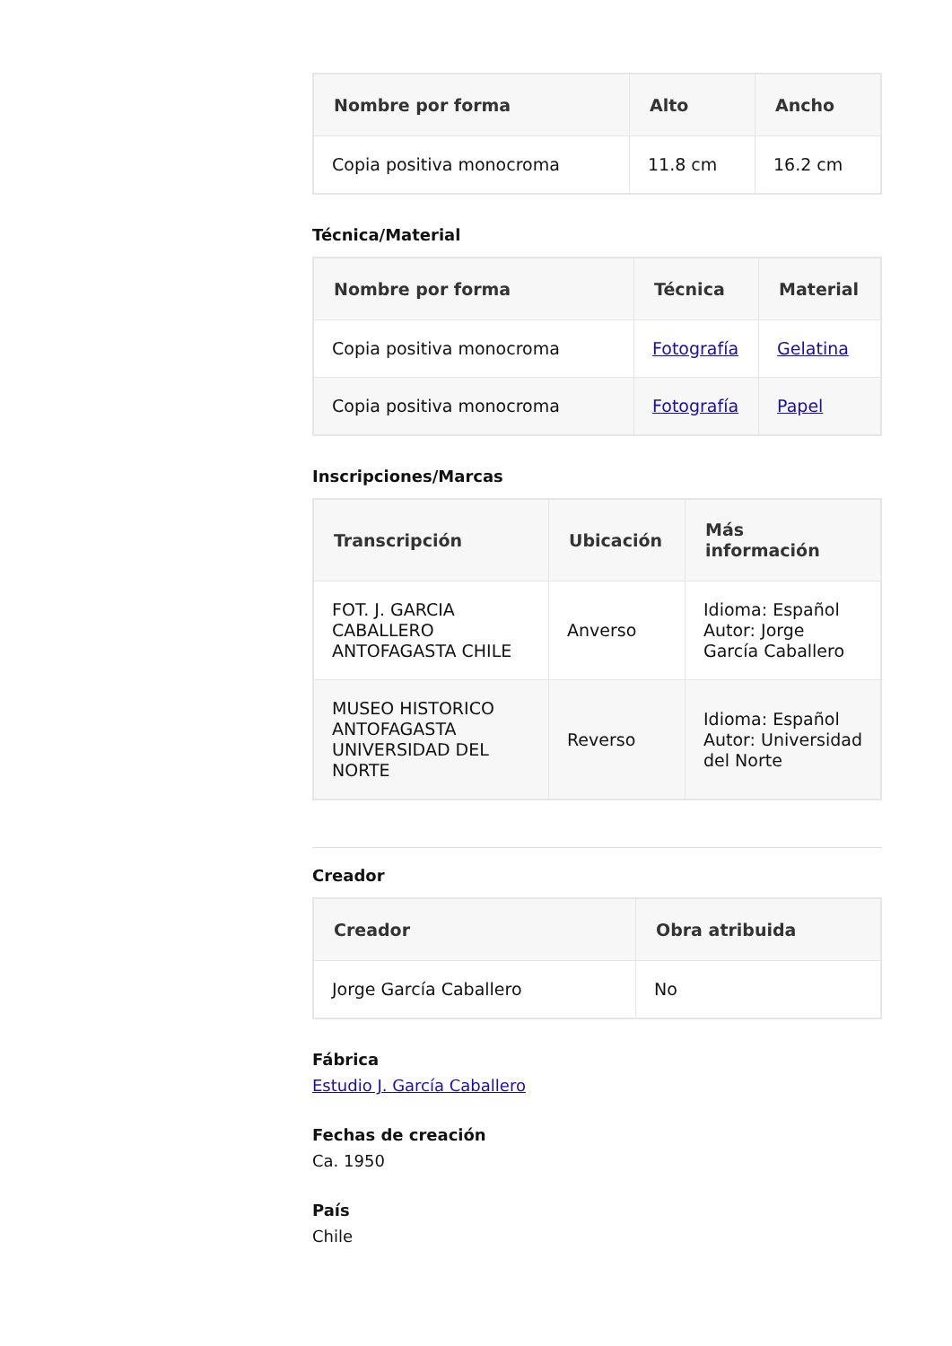| Nombre por forma | Alto | Ancho |
| --- | --- | --- |
| Copia positiva monocroma | 11.8 cm | 16.2 cm |
Técnica/Material
| Nombre por forma | Técnica | Material |
| --- | --- | --- |
| Copia positiva monocroma | Fotografía | Gelatina |
| Copia positiva monocroma | Fotografía | Papel |
Inscripciones/Marcas
| Transcripción | Ubicación | Más información |
| --- | --- | --- |
| FOT. J. GARCIA CABALLERO ANTOFAGASTA CHILE | Anverso | Idioma: Español Autor: Jorge García Caballero |
| MUSEO HISTORICO ANTOFAGASTA UNIVERSIDAD DEL NORTE | Reverso | Idioma: Español Autor: Universidad del Norte |
Creador
| Creador | Obra atribuida |
| --- | --- |
| Jorge García Caballero | No |
Fábrica
Estudio J. García Caballero
Fechas de creación
Ca. 1950
País
Chile